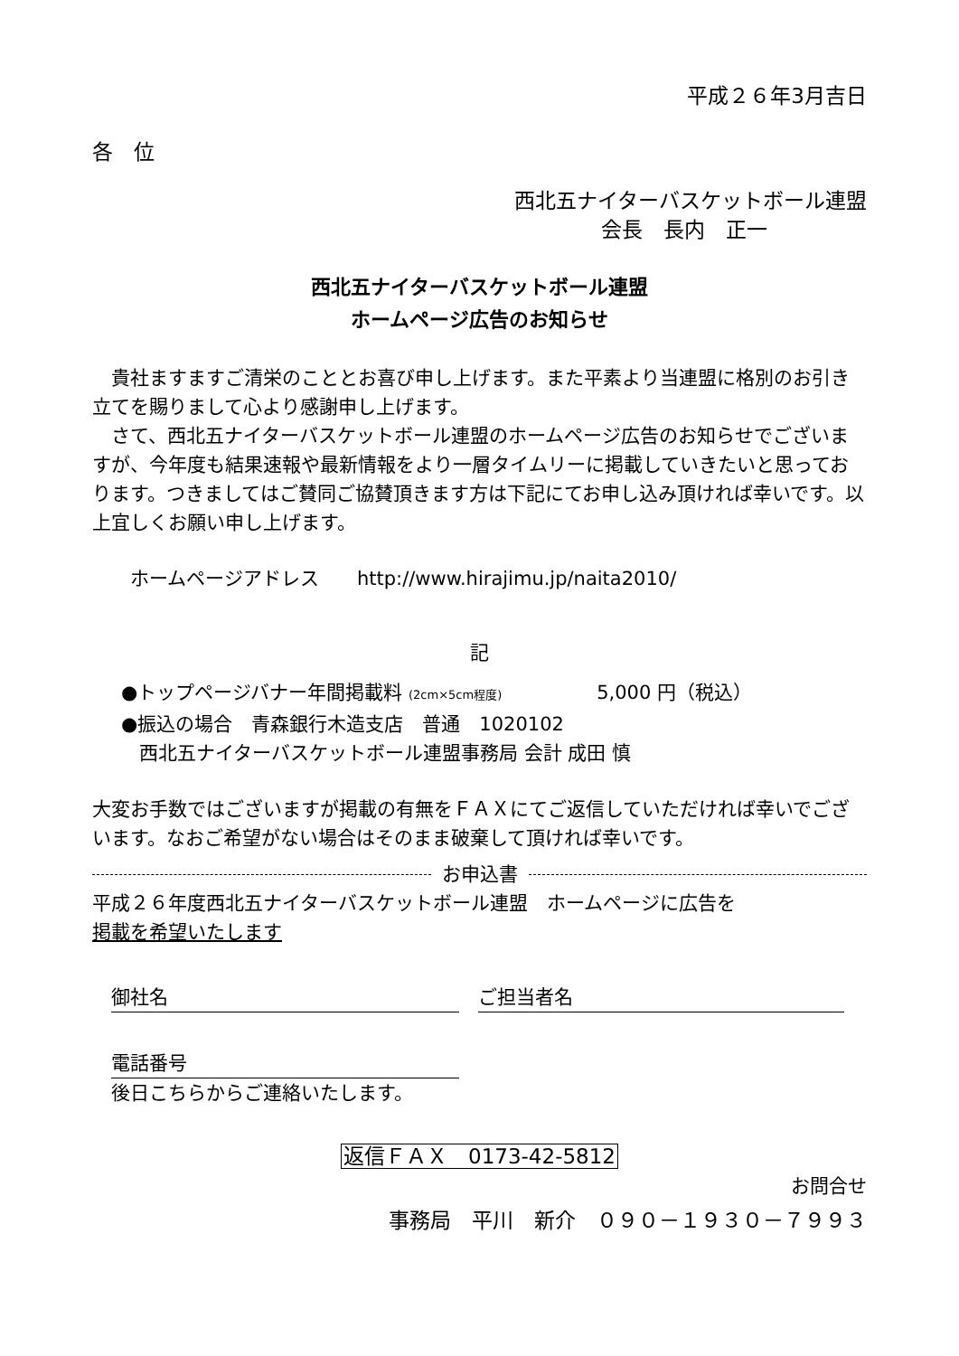平成２６年3月吉日
各　位
西北五ナイターバスケットボール連盟
会長　長内　正一
西北五ナイターバスケットボール連盟
ホームページ広告のお知らせ
　貴社ますますご清栄のこととお喜び申し上げます。また平素より当連盟に格別のお引き立てを賜りまして心より感謝申し上げます。
　さて、西北五ナイターバスケットボール連盟のホームページ広告のお知らせでございますが、今年度も結果速報や最新情報をより一層タイムリーに掲載していきたいと思っております。つきましてはご賛同ご協賛頂きます方は下記にてお申し込み頂ければ幸いです。以上宜しくお願い申し上げます。
ホームページアドレス　　http://www.hirajimu.jp/naita2010/
記
●トップページバナー年間掲載料 (2cm×5cm程度)　　　　　5,000 円（税込）
●振込の場合　青森銀行木造支店　普通　1020102
西北五ナイターバスケットボール連盟事務局 会計 成田 慎
大変お手数ではございますが掲載の有無をＦＡＸにてご返信していただければ幸いでございます。なおご希望がない場合はそのまま破棄して頂ければ幸いです。
お申込書
平成２６年度西北五ナイターバスケットボール連盟　ホームページに広告を
掲載を希望いたします
御社名　ご担当者名
電話番号
後日こちらからご連絡いたします。
返信ＦＡＸ　0173-42-5812
お問合せ
事務局　平川　新介　０９０－１９３０－７９９３